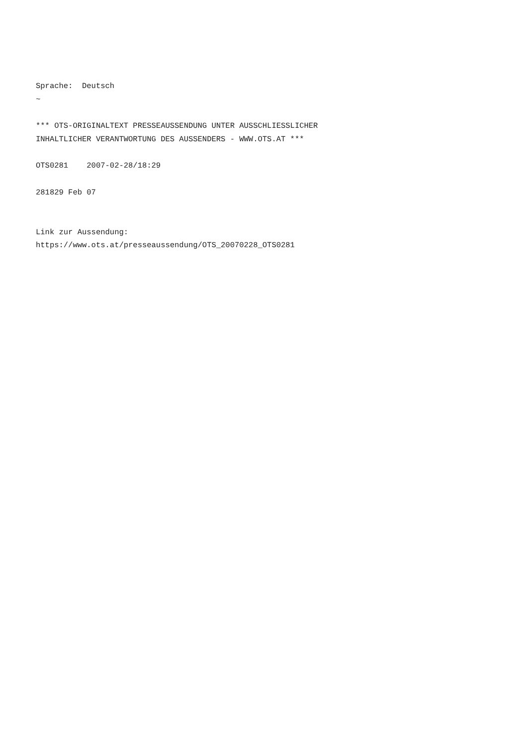Sprache:  Deutsch
~

*** OTS-ORIGINALTEXT PRESSEAUSSENDUNG UNTER AUSSCHLIESSLICHER
INHALTLICHER VERANTWORTUNG DES AUSSENDERS - WWW.OTS.AT ***

OTS0281    2007-02-28/18:29

281829 Feb 07


Link zur Aussendung:
https://www.ots.at/presseaussendung/OTS_20070228_OTS0281